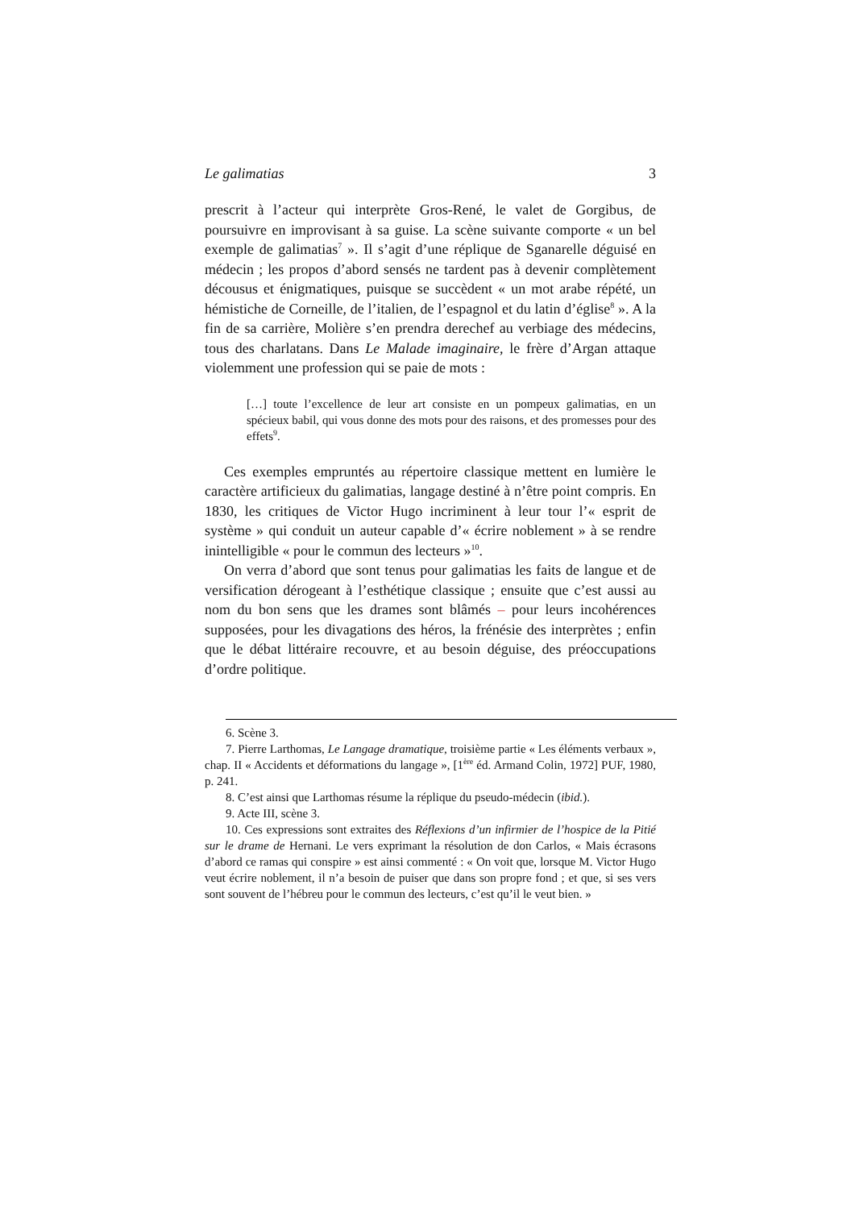Le galimatias 3
prescrit à l’acteur qui interprète Gros-René, le valet de Gorgibus, de poursuivre en improvisant à sa guise. La scène suivante comporte « un bel exemple de galimatias<sup>7</sup> ». Il s’agit d’une réplique de Sganarelle déguisé en médecin ; les propos d’abord sensés ne tardent pas à devenir complètement décousus et énigmatiques, puisque se succèdent « un mot arabe répété, un hémistiche de Corneille, de l’italien, de l’espagnol et du latin d’église<sup>8</sup> ». A la fin de sa carrière, Molière s’en prendra derechef au verbiage des médecins, tous des charlatans. Dans Le Malade imaginaire, le frère d’Argan attaque violemment une profession qui se paie de mots :
[…] toute l’excellence de leur art consiste en un pompeux galimatias, en un spécieux babil, qui vous donne des mots pour des raisons, et des promesses pour des effets<sup>9</sup>.
Ces exemples empruntés au répertoire classique mettent en lumière le caractère artificieux du galimatias, langage destiné à n’être point compris. En 1830, les critiques de Victor Hugo incriminent à leur tour l’« esprit de système » qui conduit un auteur capable d’« écrire noblement » à se rendre inintelligible « pour le commun des lecteurs »<sup>10</sup>.
On verra d’abord que sont tenus pour galimatias les faits de langue et de versification dérogeant à l’esthétique classique ; ensuite que c’est aussi au nom du bon sens que les drames sont blâmés – pour leurs incohérences supposées, pour les divagations des héros, la frénésie des interprètes ; enfin que le débat littéraire recouvre, et au besoin déguise, des préoccupations d’ordre politique.
6. Scène 3.
7. Pierre Larthomas, Le Langage dramatique, troisième partie « Les éléments verbaux », chap. II « Accidents et déformations du langage », [1<sup>ère</sup> éd. Armand Colin, 1972] PUF, 1980, p. 241.
8. C’est ainsi que Larthomas résume la réplique du pseudo-médecin (ibid.).
9. Acte III, scène 3.
10. Ces expressions sont extraites des Réflexions d’un infirmier de l’hospice de la Pitié sur le drame de Hernani. Le vers exprimant la résolution de don Carlos, « Mais écrasons d’abord ce ramas qui conspire » est ainsi commenté : « On voit que, lorsque M. Victor Hugo veut écrire noblement, il n’a besoin de puiser que dans son propre fond ; et que, si ses vers sont souvent de l’hébreu pour le commun des lecteurs, c’est qu’il le veut bien. »